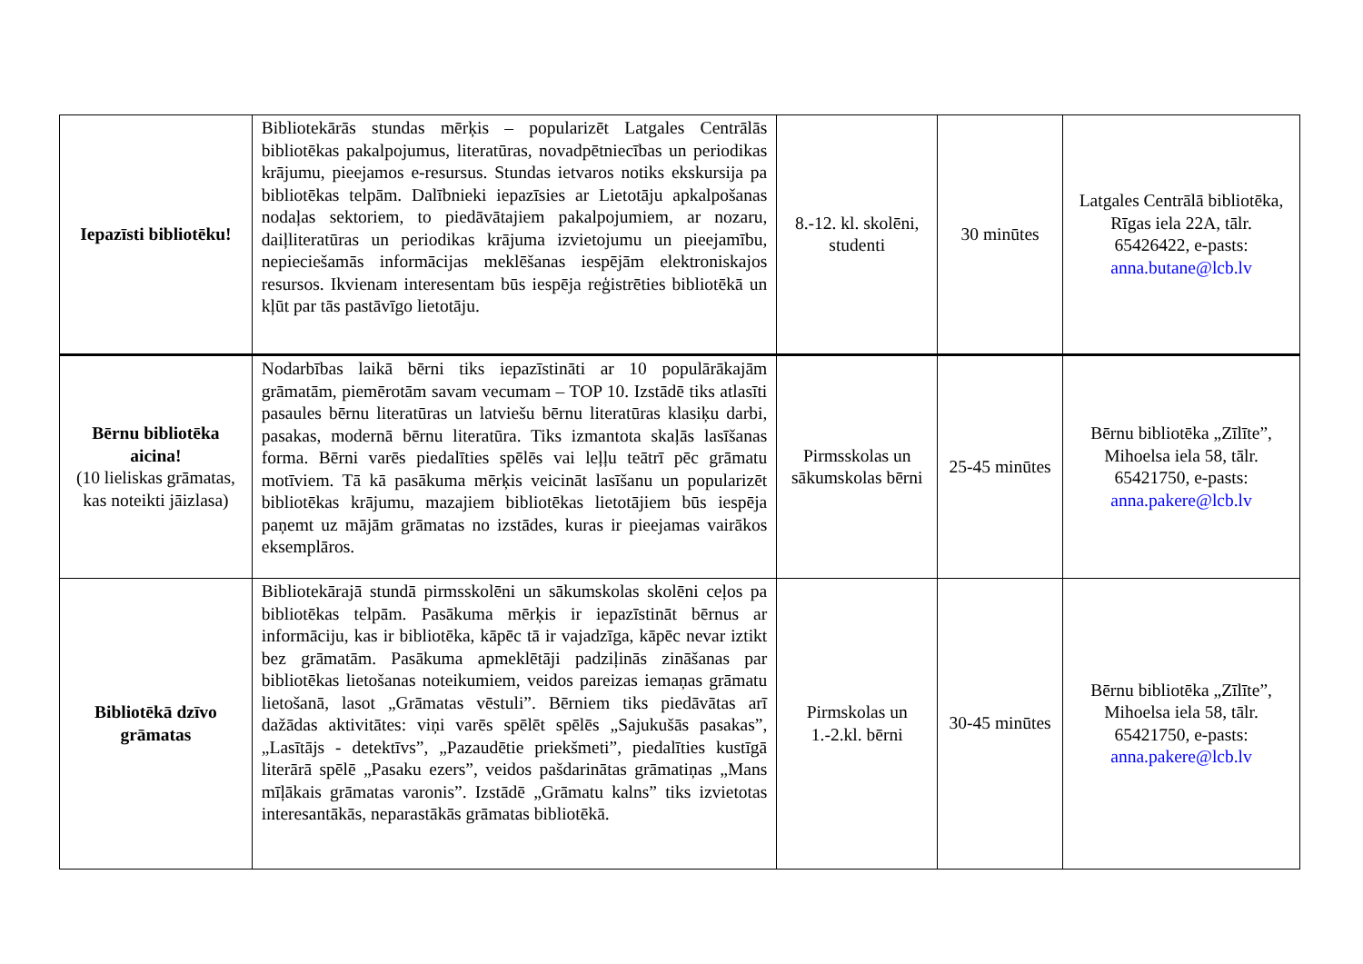| Iepazīsti bibliotēku! | Bibliotekārās stundas mērķis – popularizēt Latgales Centrālās bibliotēkas pakalpojumus, literatūras, novadpētniecības un periodikas krājumu, pieejamos e-resursus. Stundas ietvaros notiks ekskursija pa bibliotēkas telpām. Dalībnieki iepazīsies ar Lietotāju apkalpošanas nodaļas sektoriem, to piedāvātajiem pakalpojumiem, ar nozaru, daiļliteratūras un periodikas krājuma izvietojumu un pieejamību, nepieciešamās informācijas meklēšanas iespējām elektroniskajos resursos. Ikvienam interesentam būs iespēja reģistrēties bibliotēkā un kļūt par tās pastāvīgo lietotāju. | 8.-12. kl. skolēni, studenti | 30 minūtes | Latgales Centrālā bibliotēka, Rīgas iela 22A, tālr. 65426422, e-pasts: anna.butane@lcb.lv |
| Bērnu bibliotēka aicina! (10 lieliskas grāmatas, kas noteikti jāizlasa) | Nodarbības laikā bērni tiks iepazīstināti ar 10 populārākajām grāmatām, piemērotām savam vecumam – TOP 10. Izstādē tiks atlasīti pasaules bērnu literatūras un latviešu bērnu literatūras klasiķu darbi, pasakas, modernā bērnu literatūra. Tiks izmantota skaļās lasīšanas forma. Bērni varēs piedalīties spēlēs vai leļļu teātrī pēc grāmatu motīviem. Tā kā pasākuma mērķis veicināt lasīšanu un popularizēt bibliotēkas krājumu, mazajiem bibliotēkas lietotājiem būs iespēja paņemt uz mājām grāmatas no izstādes, kuras ir pieejamas vairākos eksemplāros. | Pirmsskolas un sākumskolas bērni | 25-45 minūtes | Bērnu bibliotēka „Zīlīte”, Mihoelsa iela 58, tālr. 65421750, e-pasts: anna.pakere@lcb.lv |
| Bibliotēkā dzīvo grāmatas | Bibliotekārajā stundā pirmsskolēni un sākumskolas skolēni ceļos pa bibliotēkas telpām. Pasākuma mērķis ir iepazīstināt bērnus ar informāciju, kas ir bibliotēka, kāpēc tā ir vajadzīga, kāpēc nevar iztikt bez grāmatām. Pasākuma apmeklētāji padziļinās zināšanas par bibliotēkas lietošanas noteikumiem, veidos pareizas iemaņas grāmatu lietošanā, lasot „Grāmatas vēstuli”. Bērniem tiks piedāvātas arī dažādas aktivitātes: viņi varēs spēlēt spēlēs „Sajukušās pasakas”, „Lasītājs - detektīvs”, „Pazaudētie priekšmeti”, piedalīties kustīgā literārā spēlē „Pasaku ezers”, veidos pašdarinātas grāmatiņas „Mans mīļākais grāmatas varonis”. Izstādē „Grāmatu kalns” tiks izvietotas interesantākās, neparastākās grāmatas bibliotēkā. | Pirmskolas un 1.-2.kl. bērni | 30-45 minūtes | Bērnu bibliotēka „Zīlīte”, Mihoelsa iela 58, tālr. 65421750, e-pasts: anna.pakere@lcb.lv |